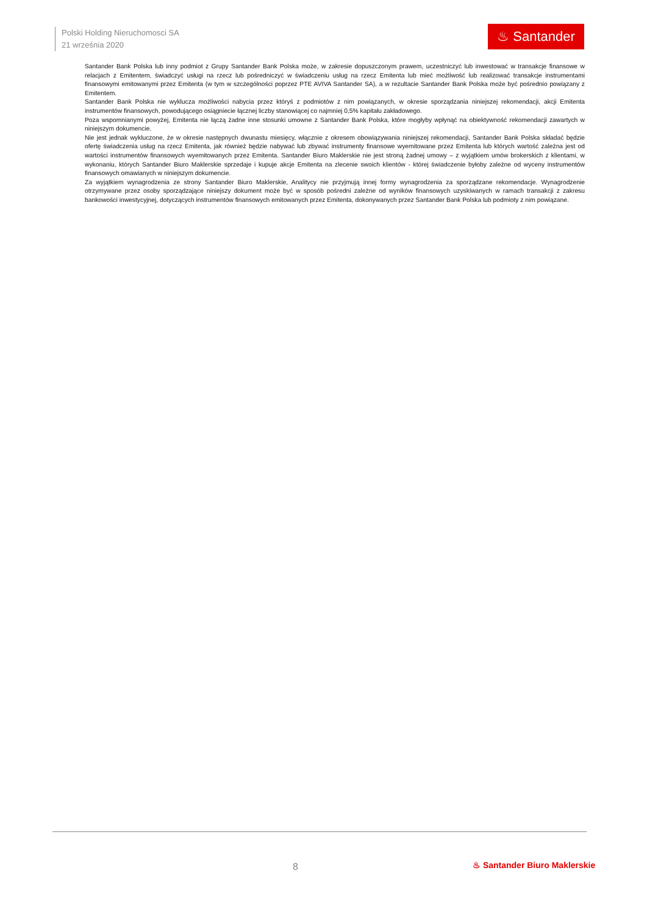Polski Holding Nieruchomosci SA
21 września 2020
♨ Santander
Santander Bank Polska lub inny podmiot z Grupy Santander Bank Polska może, w zakresie dopuszczonym prawem, uczestniczyć lub inwestować w transakcje finansowe w relacjach z Emitentem, świadczyć usługi na rzecz lub pośredniczyć w świadczeniu usług na rzecz Emitenta lub mieć możliwość lub realizować transakcje instrumentami finansowymi emitowanymi przez Emitenta (w tym w szczególności poprzez PTE AVIVA Santander SA), a w rezultacie Santander Bank Polska może być pośrednio powiązany z Emitentem.
Santander Bank Polska nie wyklucza możliwości nabycia przez któryś z podmiotów z nim powiązanych, w okresie sporządzania niniejszej rekomendacji, akcji Emitenta instrumentów finansowych, powodującego osiągniecie łącznej liczby stanowiącej co najmniej 0,5% kapitału zakładowego.
Poza wspomnianymi powyżej, Emitenta nie łączą żadne inne stosunki umowne z Santander Bank Polska, które mogłyby wpłynąć na obiektywność rekomendacji zawartych w niniejszym dokumencie.
Nie jest jednak wykluczone, że w okresie następnych dwunastu miesięcy, włącznie z okresem obowiązywania niniejszej rekomendacji, Santander Bank Polska składać będzie ofertę świadczenia usług na rzecz Emitenta, jak również będzie nabywać lub zbywać instrumenty finansowe wyemitowane przez Emitenta lub których wartość zależna jest od wartości instrumentów finansowych wyemitowanych przez Emitenta. Santander Biuro Maklerskie nie jest stroną żadnej umowy – z wyjątkiem umów brokerskich z klientami, w wykonaniu, których Santander Biuro Maklerskie sprzedaje i kupuje akcje Emitenta na zlecenie swoich klientów - której świadczenie byłoby zależne od wyceny instrumentów finansowych omawianych w niniejszym dokumencie.
Za wyjątkiem wynagrodzenia ze strony Santander Biuro Maklerskie, Analitycy nie przyjmują innej formy wynagrodzenia za sporządzane rekomendacje. Wynagrodzenie otrzymywane przez osoby sporządzające niniejszy dokument może być w sposób pośredni zależne od wyników finansowych uzyskiwanych w ramach transakcji z zakresu bankowości inwestycyjnej, dotyczących instrumentów finansowych emitowanych przez Emitenta, dokonywanych przez Santander Bank Polska lub podmioty z nim powiązane.
8 ♨ Santander Biuro Maklerskie